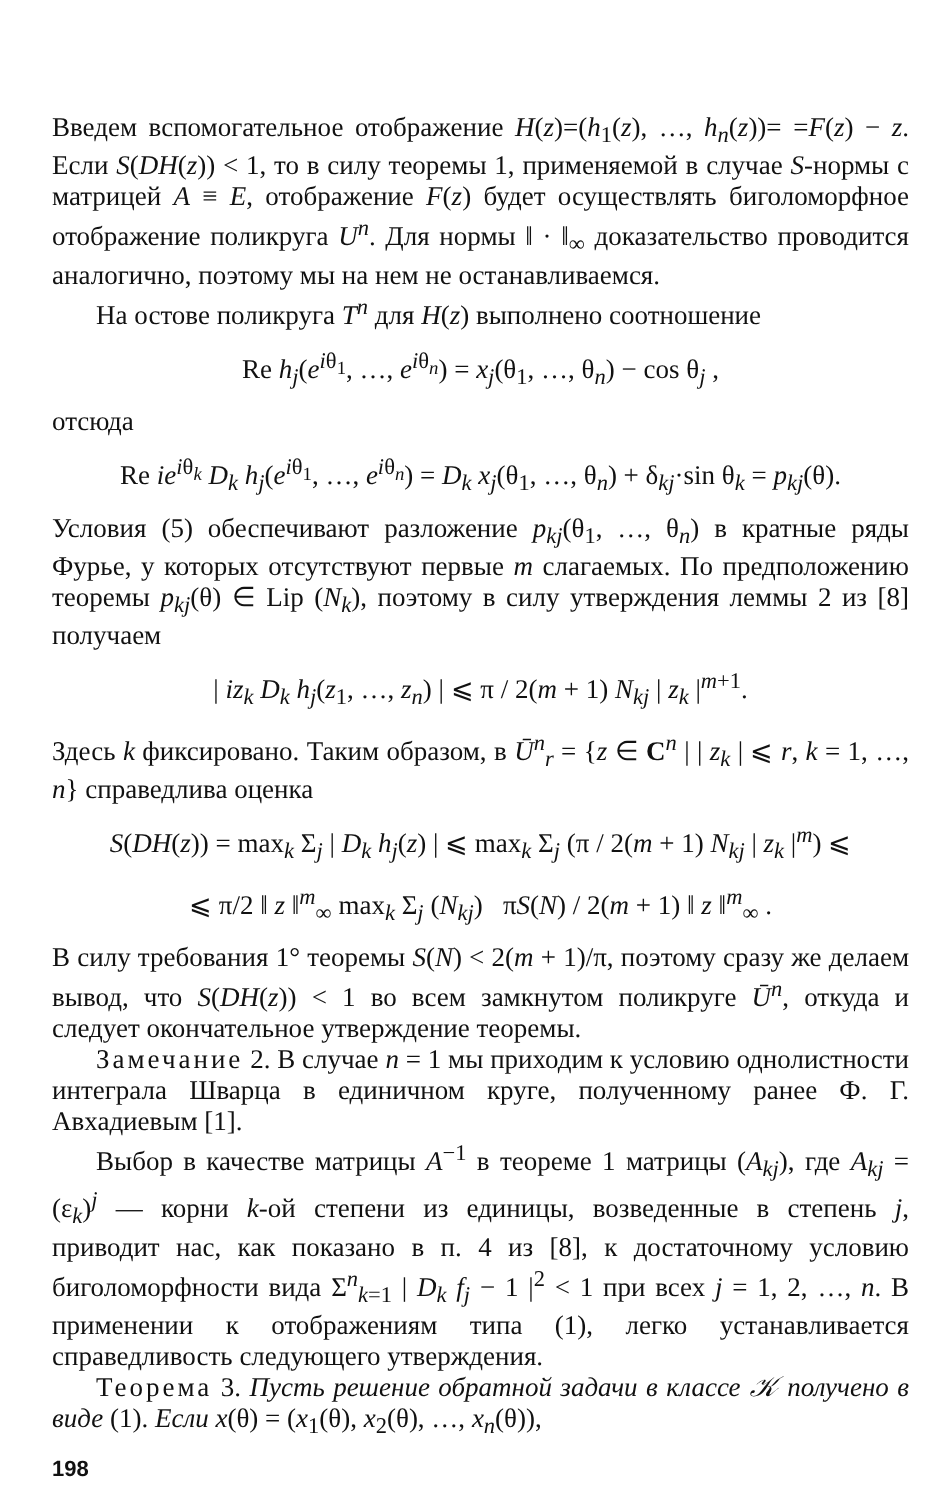Введем вспомогательное отображение H(z)=(h<sub>1</sub>(z), …, h<sub>n</sub>(z))= =F(z) − z. Если S(DH(z)) < 1, то в силу теоремы 1, применяемой в случае S-нормы с матрицей A ≡ E, отображение F(z) будет осуществлять биголоморфное отображение поликруга U<sup>n</sup>. Для нормы ‖ · ‖<sub>∞</sub> доказательство проводится аналогично, поэтому мы на нем не останавливаемся.
На остове поликруга T<sup>n</sup> для H(z) выполнено соотношение
Re h<sub>j</sub>(e<sup>iθ<sub>1</sub></sup>, …, e<sup>iθ<sub>n</sub></sup>) = x<sub>j</sub>(θ<sub>1</sub>, …, θ<sub>n</sub>) − cos θ<sub>j</sub> ,
отсюда
Re ie<sup>iθ<sub>k</sub></sup> D<sub>k</sub> h<sub>j</sub>(e<sup>iθ<sub>1</sub></sup>, …, e<sup>iθ<sub>n</sub></sup>) = D<sub>k</sub> x<sub>j</sub>(θ<sub>1</sub>, …, θ<sub>n</sub>) + δ<sub>kj</sub>·sin θ<sub>k</sub> = p<sub>kj</sub>(θ).
Условия (5) обеспечивают разложение p<sub>kj</sub>(θ<sub>1</sub>, …, θ<sub>n</sub>) в кратные ряды Фурье, у которых отсутствуют первые m слагаемых. По предположению теоремы p<sub>kj</sub>(θ) ∈ Lip (N<sub>k</sub>), поэтому в силу утверждения леммы 2 из [8] получаем
| iz<sub>k</sub> D<sub>k</sub> h<sub>j</sub>(z<sub>1</sub>, …, z<sub>n</sub>) | ⩽ π / 2(m + 1) N<sub>kj</sub> | z<sub>k</sub> |<sup>m+1</sup>.
Здесь k фиксировано. Таким образом, в Ū<sup>n</sup><sub>r</sub> = {z ∈ C<sup>n</sup> | | z<sub>k</sub> | ⩽ r, k = 1, …, n} справедлива оценка
S(DH(z)) = max<sub>k</sub> Σ<sub>j</sub> | D<sub>k</sub> h<sub>j</sub>(z) | ⩽ max<sub>k</sub> Σ<sub>j</sub> (π / 2(m + 1) N<sub>kj</sub> | z<sub>k</sub> |<sup>m</sup>) ⩽
⩽ π/2 ‖ z ‖<sup>m</sup><sub>∞</sub> max<sub>k</sub> Σ<sub>j</sub> (N<sub>kj</sub>) πS(N) / 2(m + 1) ‖ z ‖<sup>m</sup><sub>∞</sub> .
В силу требования 1° теоремы S(N) < 2(m + 1)/π, поэтому сразу же делаем вывод, что S(DH(z)) < 1 во всем замкнутом поликруге Ū<sup>n</sup>, откуда и следует окончательное утверждение теоремы.
Замечание 2. В случае n = 1 мы приходим к условию однолистности интеграла Шварца в единичном круге, полученному ранее Ф. Г. Авхадиевым [1].
Выбор в качестве матрицы A<sup>−1</sup> в теореме 1 матрицы (A<sub>kj</sub>), где A<sub>kj</sub> = (ε<sub>k</sub>)<sup>j</sup> — корни k-ой степени из единицы, возведенные в степень j, приводит нас, как показано в п. 4 из [8], к достаточному условию биголоморфности вида Σ<sup>n</sup><sub>k=1</sub> | D<sub>k</sub> f<sub>j</sub> − 1 |<sup>2</sup> < 1 при всех j = 1, 2, …, n. В применении к отображениям типа (1), легко устанавливается справедливость следующего утверждения.
Теорема 3. Пусть решение обратной задачи в классе 𝒦 получено в виде (1). Если x(θ) = (x<sub>1</sub>(θ), x<sub>2</sub>(θ), …, x<sub>n</sub>(θ)),
198